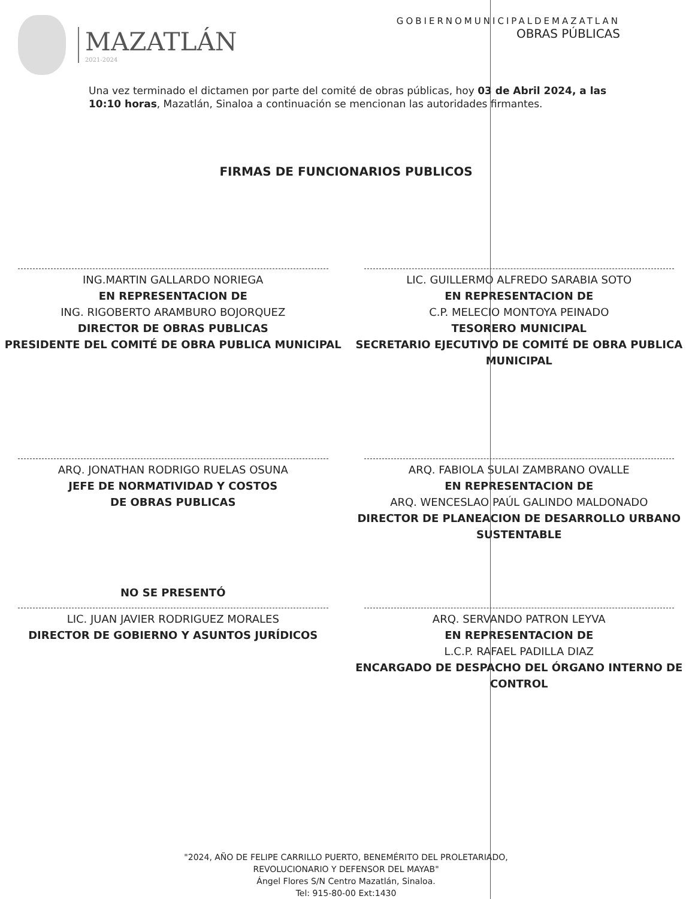MAZATLÁN
2021-2024
GOBIERNOMUNICIPALDEMAZATLAN
OBRAS PÚBLICAS
Una vez terminado el dictamen por parte del comité de obras públicas, hoy 03 de Abril 2024, a las 10:10 horas, Mazatlán, Sinaloa a continuación se mencionan las autoridades firmantes.
FIRMAS DE FUNCIONARIOS PUBLICOS
ING.MARTIN GALLARDO NORIEGA
EN REPRESENTACION DE
ING. RIGOBERTO ARAMBURO BOJORQUEZ
DIRECTOR DE OBRAS PUBLICAS
PRESIDENTE DEL COMITÉ DE OBRA PUBLICA MUNICIPAL
LIC. GUILLERMO ALFREDO SARABIA SOTO
EN REPRESENTACION DE
C.P. MELECIO MONTOYA PEINADO
TESORERO MUNICIPAL
SECRETARIO EJECUTIVO DE COMITÉ DE OBRA PUBLICA MUNICIPAL
ARQ. JONATHAN RODRIGO RUELAS OSUNA
JEFE DE NORMATIVIDAD Y COSTOS
DE OBRAS PUBLICAS
ARQ. FABIOLA SULAI ZAMBRANO OVALLE
EN REPRESENTACION DE
ARQ. WENCESLAO PAÚL GALINDO MALDONADO
DIRECTOR DE PLANEACION DE DESARROLLO URBANO SUSTENTABLE
NO SE PRESENTÓ
LIC. JUAN JAVIER RODRIGUEZ MORALES
DIRECTOR DE GOBIERNO Y ASUNTOS JURÍDICOS
ARQ. SERVANDO PATRON LEYVA
EN REPRESENTACION DE
L.C.P. RAFAEL PADILLA DIAZ
ENCARGADO DE DESPACHO DEL ÓRGANO INTERNO DE CONTROL
"2024, AÑO DE FELIPE CARRILLO PUERTO, BENEMÉRITO DEL PROLETARIADO,
REVOLUCIONARIO Y DEFENSOR DEL MAYAB"
Ángel Flores S/N Centro Mazatlán, Sinaloa.
Tel: 915-80-00 Ext:1430